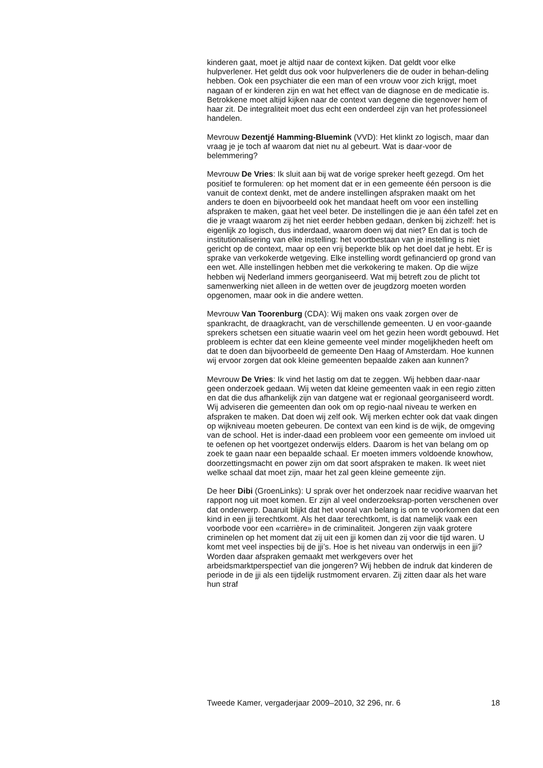kinderen gaat, moet je altijd naar de context kijken. Dat geldt voor elke hulpverlener. Het geldt dus ook voor hulpverleners die de ouder in behan-deling hebben. Ook een psychiater die een man of een vrouw voor zich krijgt, moet nagaan of er kinderen zijn en wat het effect van de diagnose en de medicatie is. Betrokkene moet altijd kijken naar de context van degene die tegenover hem of haar zit. De integraliteit moet dus echt een onderdeel zijn van het professioneel handelen.
Mevrouw Dezentjé Hamming-Bluemink (VVD): Het klinkt zo logisch, maar dan vraag je je toch af waarom dat niet nu al gebeurt. Wat is daar-voor de belemmering?
Mevrouw De Vries: Ik sluit aan bij wat de vorige spreker heeft gezegd. Om het positief te formuleren: op het moment dat er in een gemeente één persoon is die vanuit de context denkt, met de andere instellingen afspraken maakt om het anders te doen en bijvoorbeeld ook het mandaat heeft om voor een instelling afspraken te maken, gaat het veel beter. De instellingen die je aan één tafel zet en die je vraagt waarom zij het niet eerder hebben gedaan, denken bij zichzelf: het is eigenlijk zo logisch, dus inderdaad, waarom doen wij dat niet? En dat is toch de institutionalisering van elke instelling: het voortbestaan van je instelling is niet gericht op de context, maar op een vrij beperkte blik op het doel dat je hebt. Er is sprake van verkokerde wetgeving. Elke instelling wordt gefinancierd op grond van een wet. Alle instellingen hebben met die verkokering te maken. Op die wijze hebben wij Nederland immers georganiseerd. Wat mij betreft zou de plicht tot samenwerking niet alleen in de wetten over de jeugdzorg moeten worden opgenomen, maar ook in die andere wetten.
Mevrouw Van Toorenburg (CDA): Wij maken ons vaak zorgen over de spankracht, de draagkracht, van de verschillende gemeenten. U en voor-gaande sprekers schetsen een situatie waarin veel om het gezin heen wordt gebouwd. Het probleem is echter dat een kleine gemeente veel minder mogelijkheden heeft om dat te doen dan bijvoorbeeld de gemeente Den Haag of Amsterdam. Hoe kunnen wij ervoor zorgen dat ook kleine gemeenten bepaalde zaken aan kunnen?
Mevrouw De Vries: Ik vind het lastig om dat te zeggen. Wij hebben daar-naar geen onderzoek gedaan. Wij weten dat kleine gemeenten vaak in een regio zitten en dat die dus afhankelijk zijn van datgene wat er regionaal georganiseerd wordt. Wij adviseren die gemeenten dan ook om op regio-naal niveau te werken en afspraken te maken. Dat doen wij zelf ook. Wij merken echter ook dat vaak dingen op wijkniveau moeten gebeuren. De context van een kind is de wijk, de omgeving van de school. Het is inder-daad een probleem voor een gemeente om invloed uit te oefenen op het voortgezet onderwijs elders. Daarom is het van belang om op zoek te gaan naar een bepaalde schaal. Er moeten immers voldoende knowhow, doorzettingsmacht en power zijn om dat soort afspraken te maken. Ik weet niet welke schaal dat moet zijn, maar het zal geen kleine gemeente zijn.
De heer Dibi (GroenLinks): U sprak over het onderzoek naar recidive waarvan het rapport nog uit moet komen. Er zijn al veel onderzoeksrap-porten verschenen over dat onderwerp. Daaruit blijkt dat het vooral van belang is om te voorkomen dat een kind in een jji terechtkomt. Als het daar terechtkomt, is dat namelijk vaak een voorbode voor een «carrière» in de criminaliteit. Jongeren zijn vaak grotere criminelen op het moment dat zij uit een jji komen dan zij voor die tijd waren. U komt met veel inspecties bij de jji’s. Hoe is het niveau van onderwijs in een jji? Worden daar afspraken gemaakt met werkgevers over het arbeidsmarktperspectief van die jongeren? Wij hebben de indruk dat kinderen de periode in de jji als een tijdelijk rustmoment ervaren. Zij zitten daar als het ware hun straf
Tweede Kamer, vergaderjaar 2009–2010, 32 296, nr. 6 18